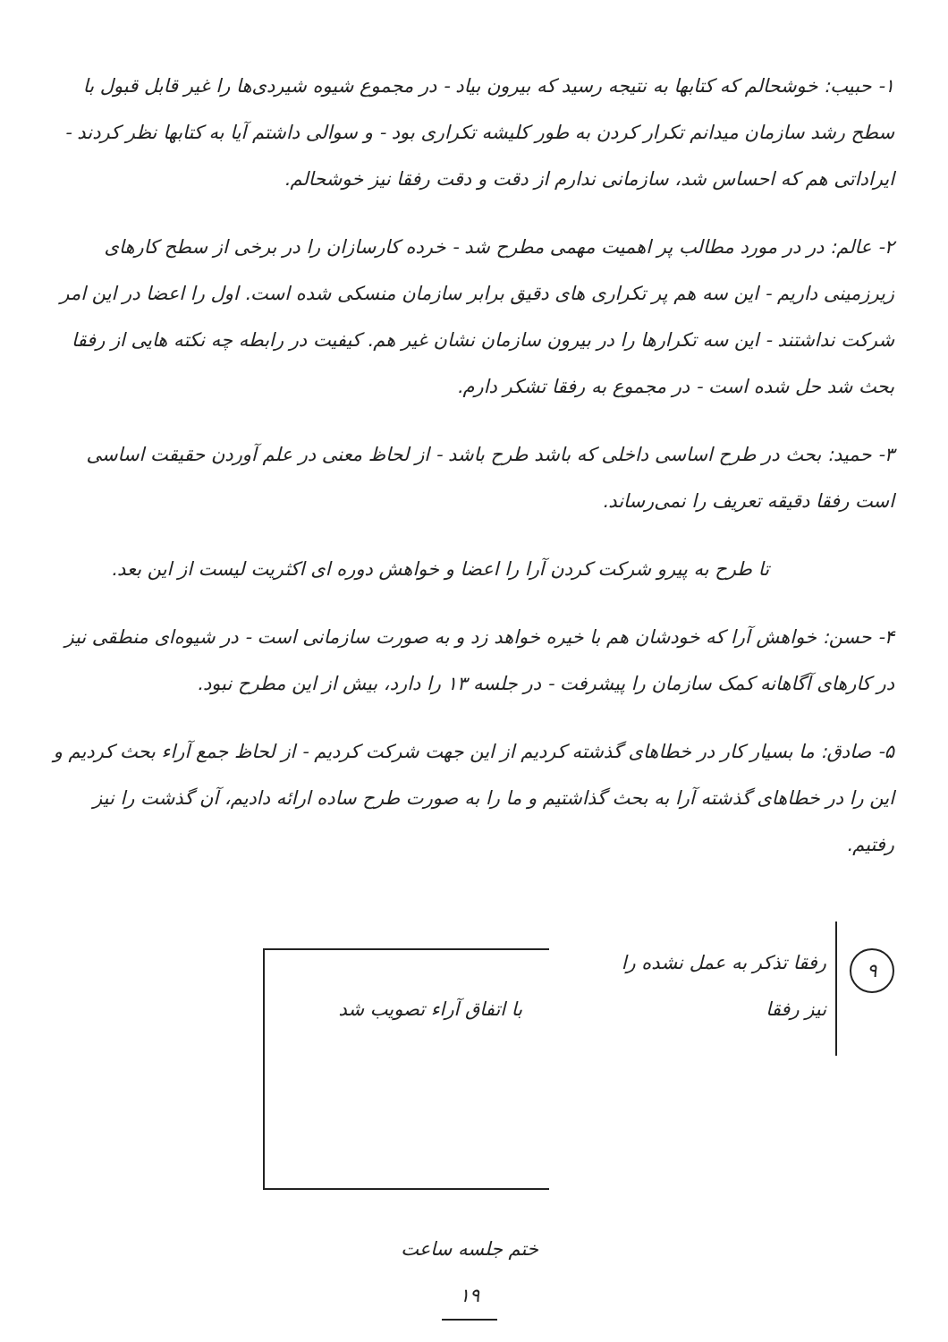۱- حبیب: خوشحالم که کتابها به نتیجه رسید که بیرون بیاد - در مجموع شیوه شیردی‌ها را غیر قابل قبول با سطح رشد سازمان میدانم تکرار کردن به طور کلیشه تکراری بود - و سوالی داشتم آیا به کتابها نظر کردند - ایراداتی هم که احساس شد، سازمانی ندارم از دقت و دقت رفقا نیز خوشحالم.
۲- عالم: در در مورد مطالب پر اهمیت مهمی مطرح شد - خرده کارسازان را در برخی از سطح کارهای زیرزمینی داریم - این سه هم پر تکراری های دقیق برابر سازمان منسکی شده است. اول را اعضا در این امر شرکت نداشتند - این سه تکرارها را در بیرون سازمان نشان غیر هم. کیفیت در رابطه چه نکته هایی از رفقا بحث شد حل شده است - در مجموع به رفقا تشکر دارم.
۳- حمید: بحث در طرح اساسی داخلی که باشد طرح باشد - از لحاظ معنی در علم آوردن حقیقت اساسی است رفقا دقیقه تعریف را نمی‌رساند.
تا طرح به پیرو شرکت کردن آرا را اعضا و خواهش دوره ای اکثریت لیست از این بعد.
۴- حسن: خواهش آرا که خودشان هم با خیره خواهد زد و به صورت سازمانی است - در شیوه‌ای منطقی نیز در کارهای آگاهانه کمک سازمان را پیشرفت - در جلسه ۱۳ را دارد، بیش از این مطرح نبود.
۵- صادق: ما بسیار کار در خطاهای گذشته کردیم از این جهت شرکت کردیم - از لحاظ جمع آراء بحث کردیم و این را در خطاهای گذشته آرا به بحث گذاشتیم و ما را به صورت طرح ساده ارائه دادیم، آن گذشت را نیز رفتیم.
۹
رفقا تذکر به عمل نشده را نیز رفقا
با اتفاق آراء تصویب شد
ختم جلسه ساعت
۱۹